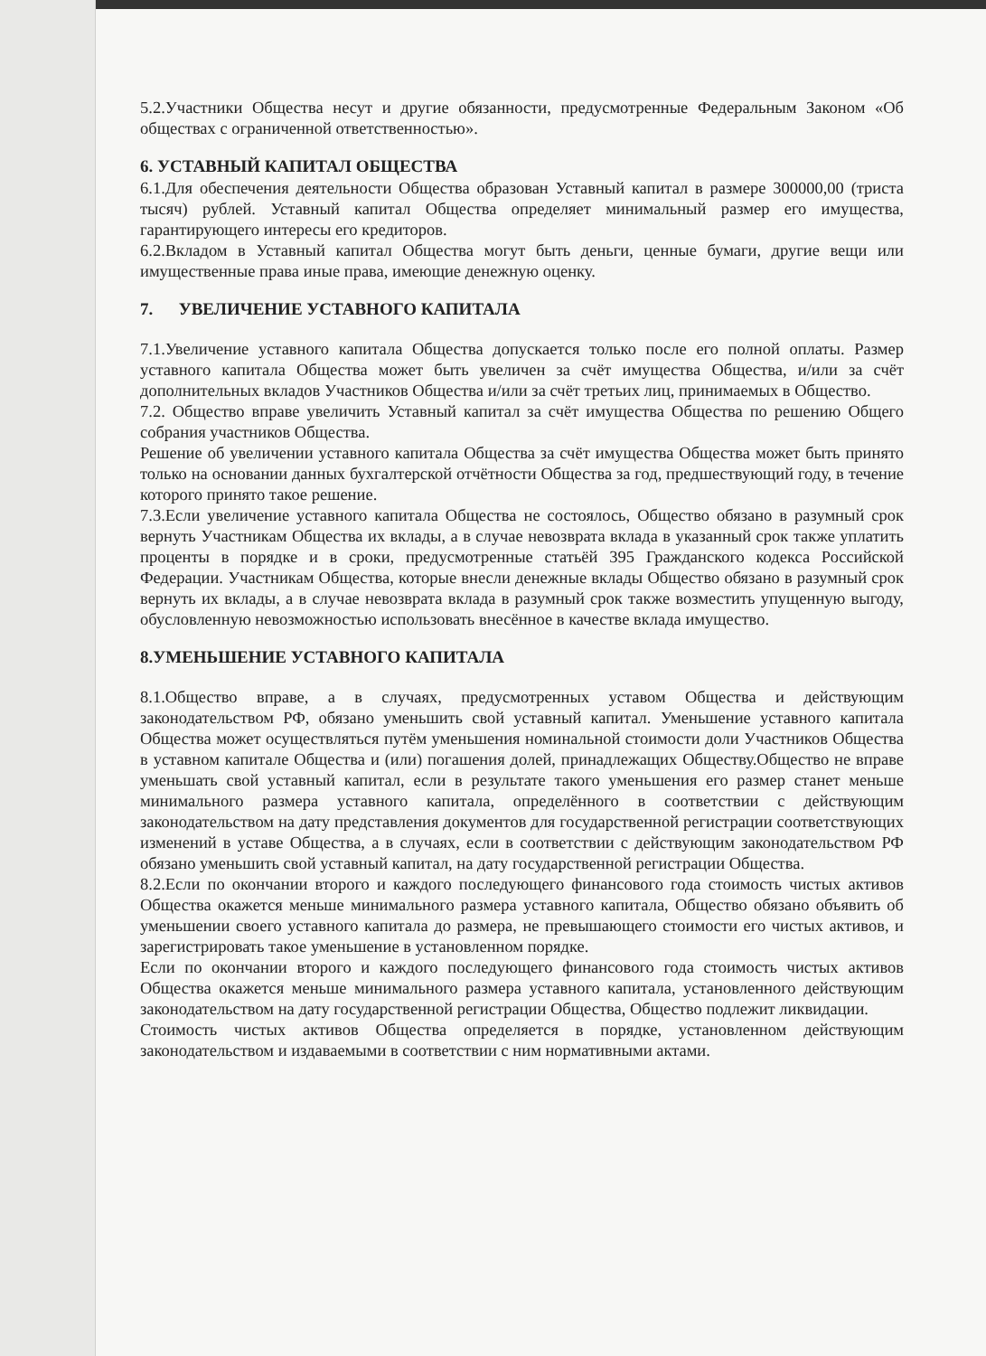5.2.Участники Общества несут и другие обязанности, предусмотренные Федеральным Законом «Об обществах с ограниченной ответственностью».
6. УСТАВНЫЙ КАПИТАЛ ОБЩЕСТВА
6.1.Для обеспечения деятельности Общества образован Уставный капитал в размере 300000,00 (триста тысяч) рублей. Уставный капитал Общества определяет минимальный размер его имущества, гарантирующего интересы его кредиторов.
6.2.Вкладом в Уставный капитал Общества могут быть деньги, ценные бумаги, другие вещи или имущественные права иные права, имеющие денежную оценку.
7. УВЕЛИЧЕНИЕ УСТАВНОГО КАПИТАЛА
7.1.Увеличение уставного капитала Общества допускается только после его полной оплаты. Размер уставного капитала Общества может быть увеличен за счёт имущества Общества, и/или за счёт дополнительных вкладов Участников Общества и/или за счёт третьих лиц, принимаемых в Общество.
7.2. Общество вправе увеличить Уставный капитал за счёт имущества Общества по решению Общего собрания участников Общества.
Решение об увеличении уставного капитала Общества за счёт имущества Общества может быть принято только на основании данных бухгалтерской отчётности Общества за год, предшествующий году, в течение которого принято такое решение.
7.3.Если увеличение уставного капитала Общества не состоялось, Общество обязано в разумный срок вернуть Участникам Общества их вклады, а в случае невозврата вклада в указанный срок также уплатить проценты в порядке и в сроки, предусмотренные статьёй 395 Гражданского кодекса Российской Федерации. Участникам Общества, которые внесли денежные вклады Общество обязано в разумный срок вернуть их вклады, а в случае невозврата вклада в разумный срок также возместить упущенную выгоду, обусловленную невозможностью использовать внесённое в качестве вклада имущество.
8.УМЕНЬШЕНИЕ УСТАВНОГО КАПИТАЛА
8.1.Общество вправе, а в случаях, предусмотренных уставом Общества и действующим законодательством РФ, обязано уменьшить свой уставный капитал. Уменьшение уставного капитала Общества может осуществляться путём уменьшения номинальной стоимости доли Участников Общества в уставном капитале Общества и (или) погашения долей, принадлежащих Обществу.Общество не вправе уменьшать свой уставный капитал, если в результате такого уменьшения его размер станет меньше минимального размера уставного капитала, определённого в соответствии с действующим законодательством на дату представления документов для государственной регистрации соответствующих изменений в уставе Общества, а в случаях, если в соответствии с действующим законодательством РФ обязано уменьшить свой уставный капитал, на дату государственной регистрации Общества.
8.2.Если по окончании второго и каждого последующего финансового года стоимость чистых активов Общества окажется меньше минимального размера уставного капитала, Общество обязано объявить об уменьшении своего уставного капитала до размера, не превышающего стоимости его чистых активов, и зарегистрировать такое уменьшение в установленном порядке.
Если по окончании второго и каждого последующего финансового года стоимость чистых активов Общества окажется меньше минимального размера уставного капитала, установленного действующим законодательством на дату государственной регистрации Общества, Общество подлежит ликвидации.
Стоимость чистых активов Общества определяется в порядке, установленном действующим законодательством и издаваемыми в соответствии с ним нормативными актами.